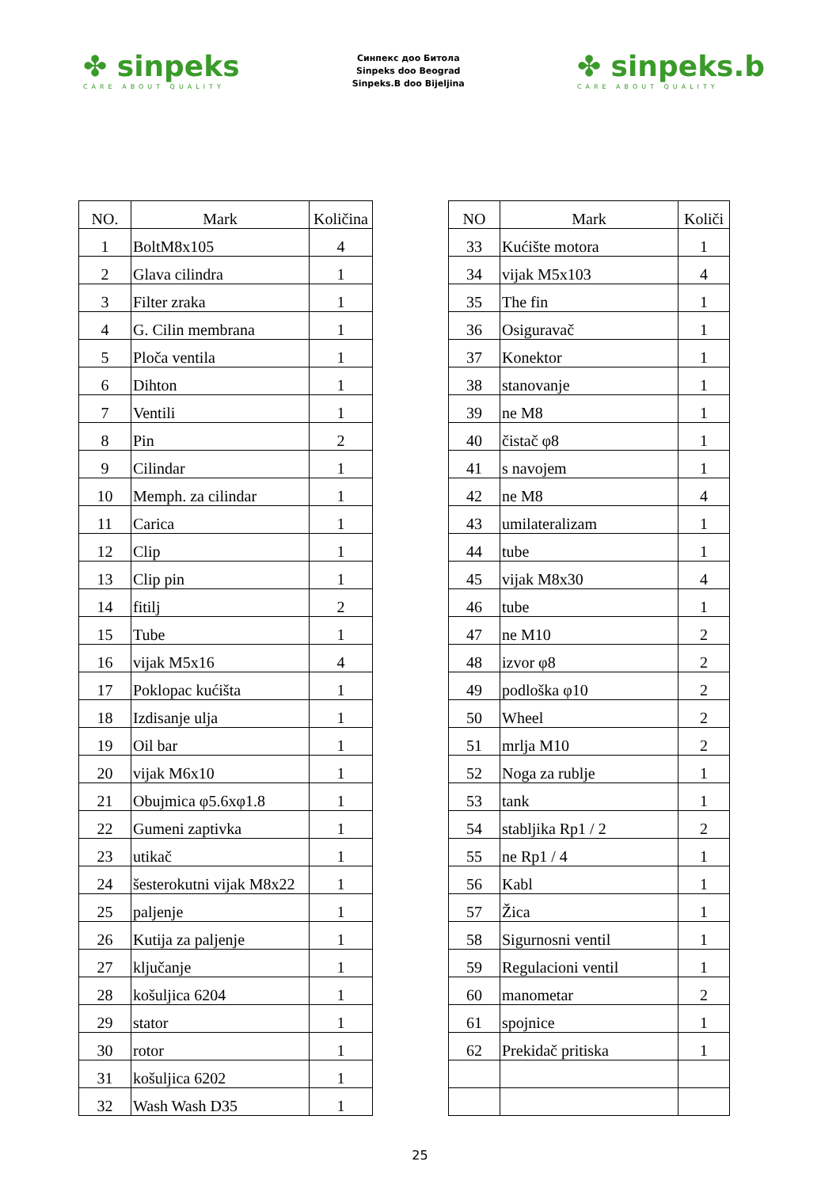✤ sinpeks
CARE ABOUT QUALITY
Синпекс доо Битола
Sinpeks doo Beograd
Sinpeks.B doo Bijeljina
✤ sinpeks.b
CARE ABOUT QUALITY
| NO. | Mark | Količina |
| --- | --- | --- |
| 1 | BoltM8x105 | 4 |
| 2 | Glava cilindra | 1 |
| 3 | Filter zraka | 1 |
| 4 | G. Cilin membrana | 1 |
| 5 | Ploča ventila | 1 |
| 6 | Dihton | 1 |
| 7 | Ventili | 1 |
| 8 | Pin | 2 |
| 9 | Cilindar | 1 |
| 10 | Memph. za cilindar | 1 |
| 11 | Carica | 1 |
| 12 | Clip | 1 |
| 13 | Clip pin | 1 |
| 14 | fitilj | 2 |
| 15 | Tube | 1 |
| 16 | vijak M5x16 | 4 |
| 17 | Poklopac kućišta | 1 |
| 18 | Izdisanje ulja | 1 |
| 19 | Oil bar | 1 |
| 20 | vijak M6x10 | 1 |
| 21 | Obujmica φ5.6xφ1.8 | 1 |
| 22 | Gumeni zaptivka | 1 |
| 23 | utikač | 1 |
| 24 | šesterokutni vijak M8x22 | 1 |
| 25 | paljenje | 1 |
| 26 | Kutija za paljenje | 1 |
| 27 | ključanje | 1 |
| 28 | košuljica 6204 | 1 |
| 29 | stator | 1 |
| 30 | rotor | 1 |
| 31 | košuljica 6202 | 1 |
| 32 | Wash Wash D35 | 1 |
| NO | Mark | Količi |
| --- | --- | --- |
| 33 | Kućište motora | 1 |
| 34 | vijak M5x103 | 4 |
| 35 | The fin | 1 |
| 36 | Osiguravač | 1 |
| 37 | Konektor | 1 |
| 38 | stanovanje | 1 |
| 39 | ne M8 | 1 |
| 40 | čistač φ8 | 1 |
| 41 | s navojem | 1 |
| 42 | ne M8 | 4 |
| 43 | umilateralizam | 1 |
| 44 | tube | 1 |
| 45 | vijak M8x30 | 4 |
| 46 | tube | 1 |
| 47 | ne M10 | 2 |
| 48 | izvor φ8 | 2 |
| 49 | podloška φ10 | 2 |
| 50 | Wheel | 2 |
| 51 | mrlja M10 | 2 |
| 52 | Noga za rublje | 1 |
| 53 | tank | 1 |
| 54 | stabljika Rp1 / 2 | 2 |
| 55 | ne Rp1 / 4 | 1 |
| 56 | Kabl | 1 |
| 57 | Žica | 1 |
| 58 | Sigurnosni ventil | 1 |
| 59 | Regulacioni ventil | 1 |
| 60 | manometar | 2 |
| 61 | spojnice | 1 |
| 62 | Prekidač pritiska | 1 |
25